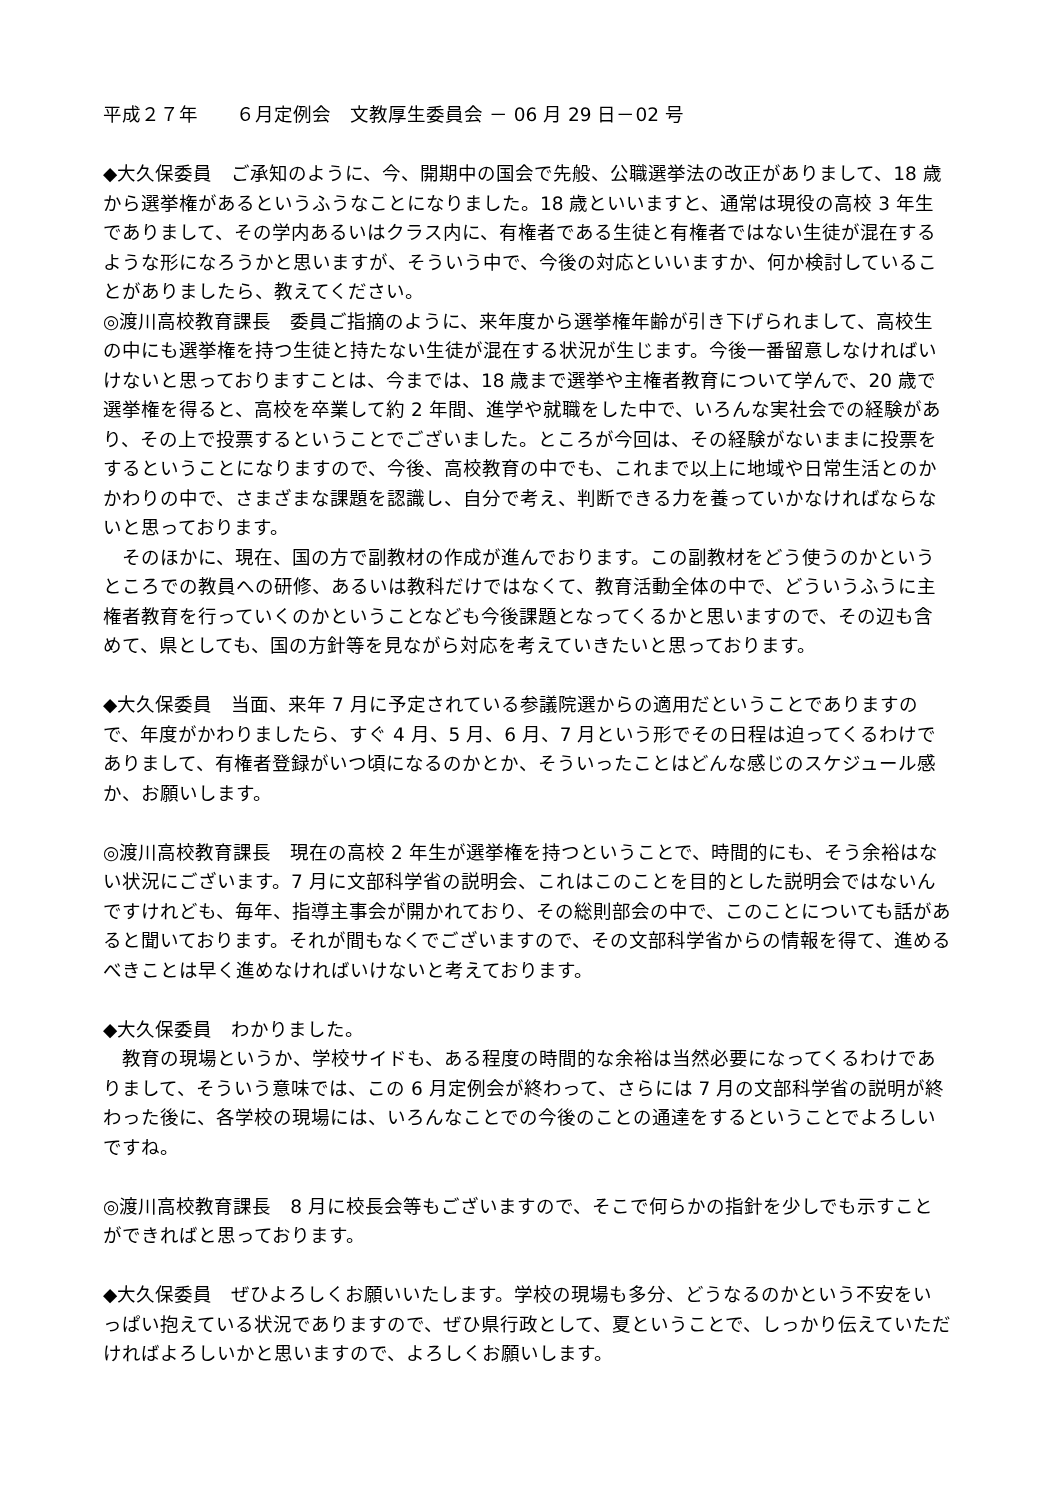平成２７年　　６月定例会　文教厚生委員会 － 06 月 29 日－02 号
◆大久保委員　ご承知のように、今、開期中の国会で先般、公職選挙法の改正がありまして、18 歳から選挙権があるというふうなことになりました。18 歳といいますと、通常は現役の高校 3 年生でありまして、その学内あるいはクラス内に、有権者である生徒と有権者ではない生徒が混在するような形になろうかと思いますが、そういう中で、今後の対応といいますか、何か検討していることがありましたら、教えてください。
◎渡川高校教育課長　委員ご指摘のように、来年度から選挙権年齢が引き下げられまして、高校生の中にも選挙権を持つ生徒と持たない生徒が混在する状況が生じます。今後一番留意しなければいけないと思っておりますことは、今までは、18 歳まで選挙や主権者教育について学んで、20 歳で選挙権を得ると、高校を卒業して約 2 年間、進学や就職をした中で、いろんな実社会での経験があり、その上で投票するということでございました。ところが今回は、その経験がないままに投票をするということになりますので、今後、高校教育の中でも、これまで以上に地域や日常生活とのかかわりの中で、さまざまな課題を認識し、自分で考え、判断できる力を養っていかなければならないと思っております。
　そのほかに、現在、国の方で副教材の作成が進んでおります。この副教材をどう使うのかというところでの教員への研修、あるいは教科だけではなくて、教育活動全体の中で、どういうふうに主権者教育を行っていくのかということなども今後課題となってくるかと思いますので、その辺も含めて、県としても、国の方針等を見ながら対応を考えていきたいと思っております。
◆大久保委員　当面、来年 7 月に予定されている参議院選からの適用だということでありますので、年度がかわりましたら、すぐ 4 月、5 月、6 月、7 月という形でその日程は迫ってくるわけでありまして、有権者登録がいつ頃になるのかとか、そういったことはどんな感じのスケジュール感か、お願いします。
◎渡川高校教育課長　現在の高校 2 年生が選挙権を持つということで、時間的にも、そう余裕はない状況にございます。7 月に文部科学省の説明会、これはこのことを目的とした説明会ではないんですけれども、毎年、指導主事会が開かれており、その総則部会の中で、このことについても話があると聞いております。それが間もなくでございますので、その文部科学省からの情報を得て、進めるべきことは早く進めなければいけないと考えております。
◆大久保委員　わかりました。
　教育の現場というか、学校サイドも、ある程度の時間的な余裕は当然必要になってくるわけでありまして、そういう意味では、この 6 月定例会が終わって、さらには 7 月の文部科学省の説明が終わった後に、各学校の現場には、いろんなことでの今後のことの通達をするということでよろしいですね。
◎渡川高校教育課長　8 月に校長会等もございますので、そこで何らかの指針を少しでも示すことができればと思っております。
◆大久保委員　ぜひよろしくお願いいたします。学校の現場も多分、どうなるのかという不安をいっぱい抱えている状況でありますので、ぜひ県行政として、夏ということで、しっかり伝えていただければよろしいかと思いますので、よろしくお願いします。